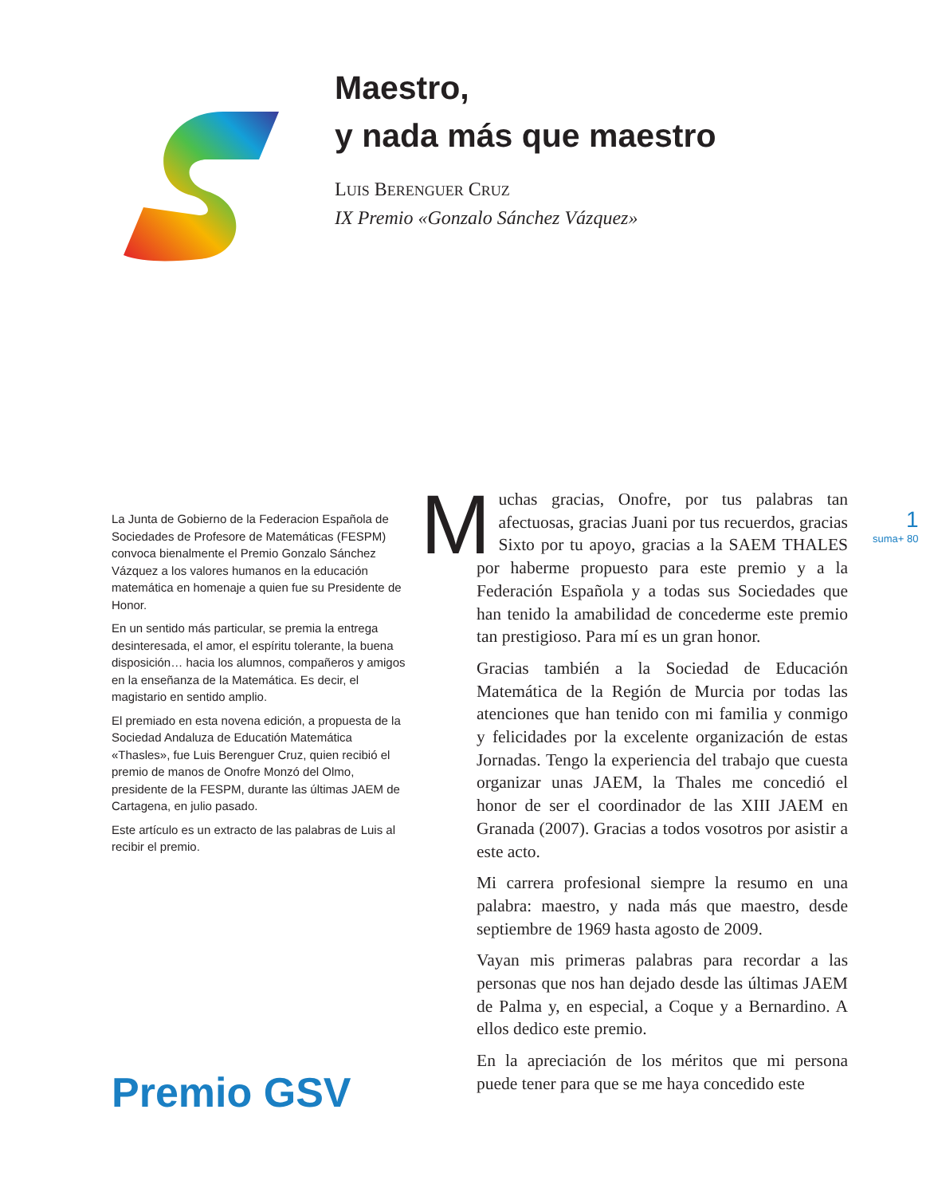Maestro,
y nada más que maestro
LUIS BERENGUER CRUZ
IX Premio «Gonzalo Sánchez Vázquez»
La Junta de Gobierno de la Federacion Española de Sociedades de Profesore de Matemáticas (FESPM) convoca bienalmente el Premio Gonzalo Sánchez Vázquez a los valores humanos en la educación matemática en homenaje a quien fue su Presidente de Honor.
En un sentido más particular, se premia la entrega desinteresada, el amor, el espíritu tolerante, la buena disposición… hacia los alumnos, compañeros y amigos en la enseñanza de la Matemática. Es decir, el magistario en sentido amplio.
El premiado en esta novena edición, a propuesta de la Sociedad Andaluza de Educatión Matemática «Thasles», fue Luis Berenguer Cruz, quien recibió el premio de manos de Onofre Monzó del Olmo, presidente de la FESPM, durante las últimas JAEM de Cartagena, en julio pasado.
Este artículo es un extracto de las palabras de Luis al recibir el premio.
Premio GSV
Muchas gracias, Onofre, por tus palabras tan afectuosas, gracias Juani por tus recuerdos, gracias Sixto por tu apoyo, gracias a la SAEM THALES por haberme propuesto para este premio y a la Federación Española y a todas sus Sociedades que han tenido la amabilidad de concederme este premio tan prestigioso. Para mí es un gran honor.
Gracias también a la Sociedad de Educación Matemática de la Región de Murcia por todas las atenciones que han tenido con mi familia y conmigo y felicidades por la excelente organización de estas Jornadas. Tengo la experiencia del trabajo que cuesta organizar unas JAEM, la Thales me concedió el honor de ser el coordinador de las XIII JAEM en Granada (2007). Gracias a todos vosotros por asistir a este acto.
Mi carrera profesional siempre la resumo en una palabra: maestro, y nada más que maestro, desde septiembre de 1969 hasta agosto de 2009.
Vayan mis primeras palabras para recordar a las personas que nos han dejado desde las últimas JAEM de Palma y, en especial, a Coque y a Bernardino. A ellos dedico este premio.
En la apreciación de los méritos que mi persona puede tener para que se me haya concedido este
1
suma+ 80